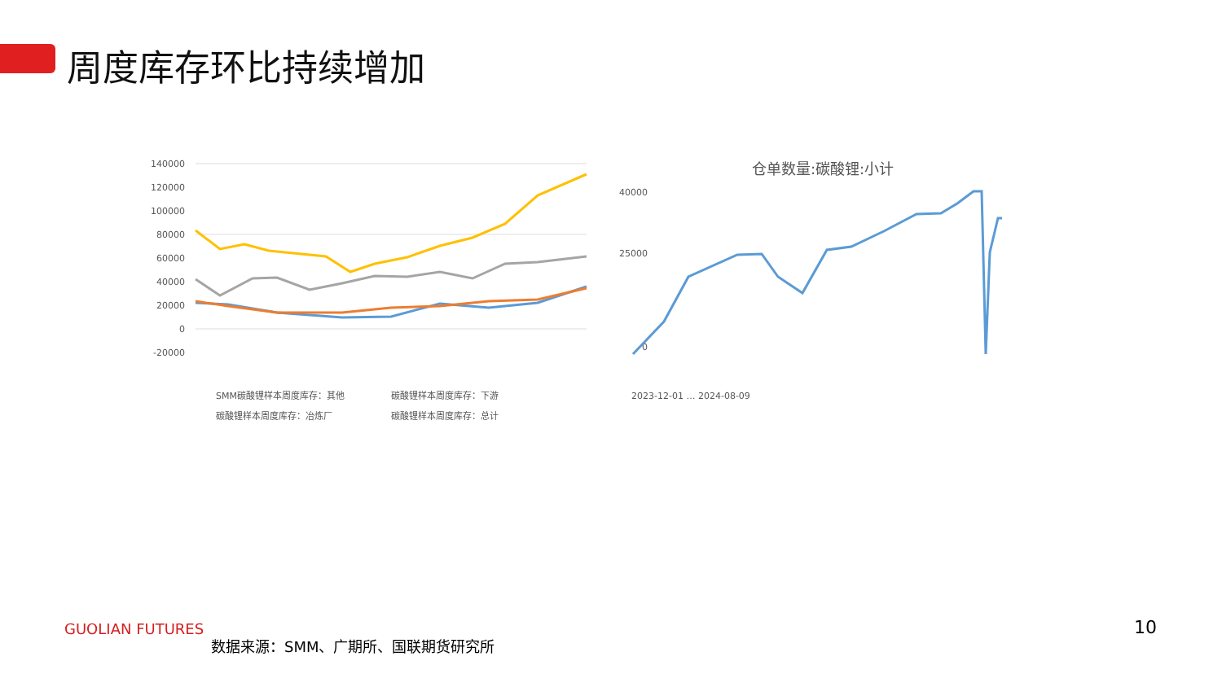周度库存环比持续增加
140000
120000
100000
80000
60000
40000
20000
0
-20000
SMM碳酸锂样本周度库存：其他
碳酸锂样本周度库存：下游
碳酸锂样本周度库存：冶炼厂
碳酸锂样本周度库存：总计
仓单数量:碳酸锂:小计
40000
25000
0
2023-12-01 … 2024-08-09
GUOLIAN FUTURES
数据来源：SMM、广期所、国联期货研究所
10